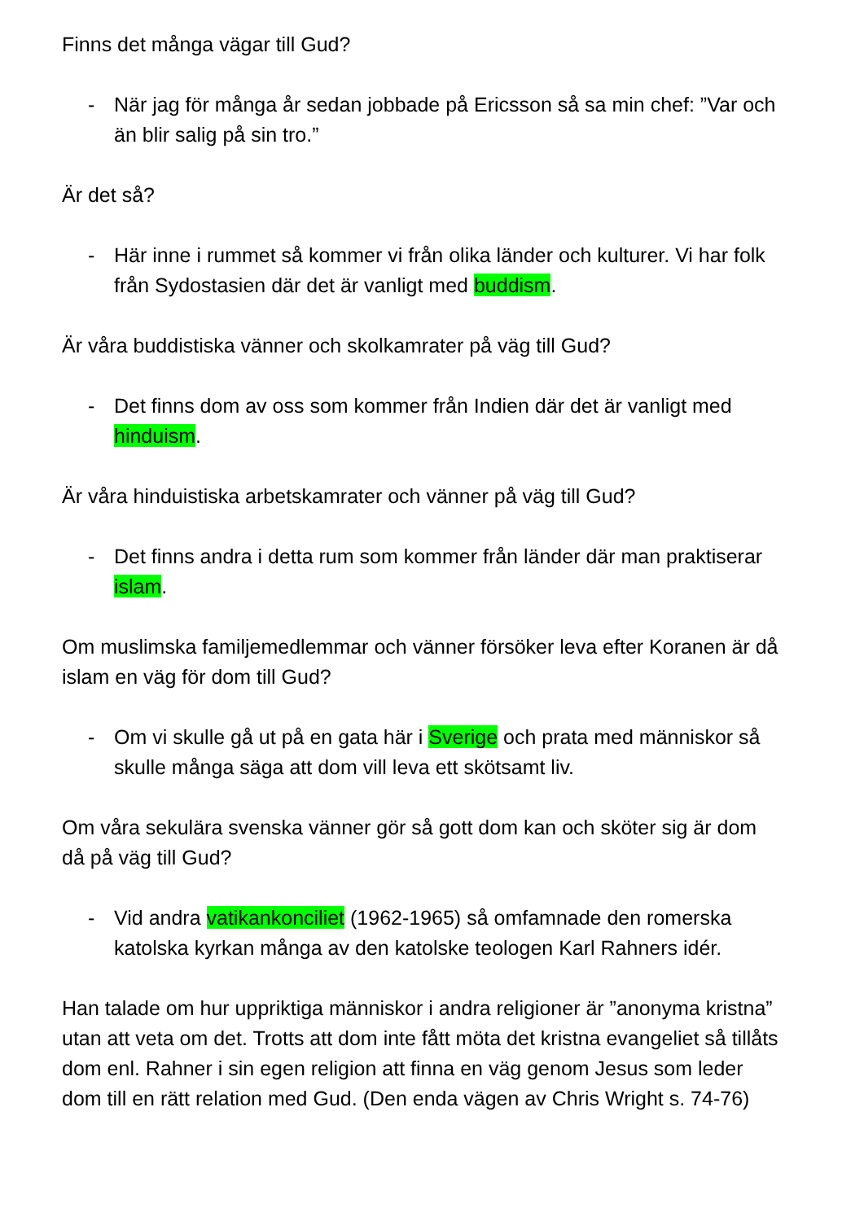Finns det många vägar till Gud?
- När jag för många år sedan jobbade på Ericsson så sa min chef: ”Var och än blir salig på sin tro.”
Är det så?
- Här inne i rummet så kommer vi från olika länder och kulturer. Vi har folk från Sydostasien där det är vanligt med buddism.
Är våra buddistiska vänner och skolkamrater på väg till Gud?
- Det finns dom av oss som kommer från Indien där det är vanligt med hinduism.
Är våra hinduistiska arbetskamrater och vänner på väg till Gud?
- Det finns andra i detta rum som kommer från länder där man praktiserar islam.
Om muslimska familjemedlemmar och vänner försöker leva efter Koranen är då islam en väg för dom till Gud?
- Om vi skulle gå ut på en gata här i Sverige och prata med människor så skulle många säga att dom vill leva ett skötsamt liv.
Om våra sekulära svenska vänner gör så gott dom kan och sköter sig är dom då på väg till Gud?
- Vid andra vatikankonciliet (1962-1965) så omfamnade den romerska katolska kyrkan många av den katolske teologen Karl Rahners idér.
Han talade om hur uppriktiga människor i andra religioner är ”anonyma kristna” utan att veta om det. Trotts att dom inte fått möta det kristna evangeliet så tillåts dom enl. Rahner i sin egen religion att finna en väg genom Jesus som leder dom till en rätt relation med Gud. (Den enda vägen av Chris Wright s. 74-76)